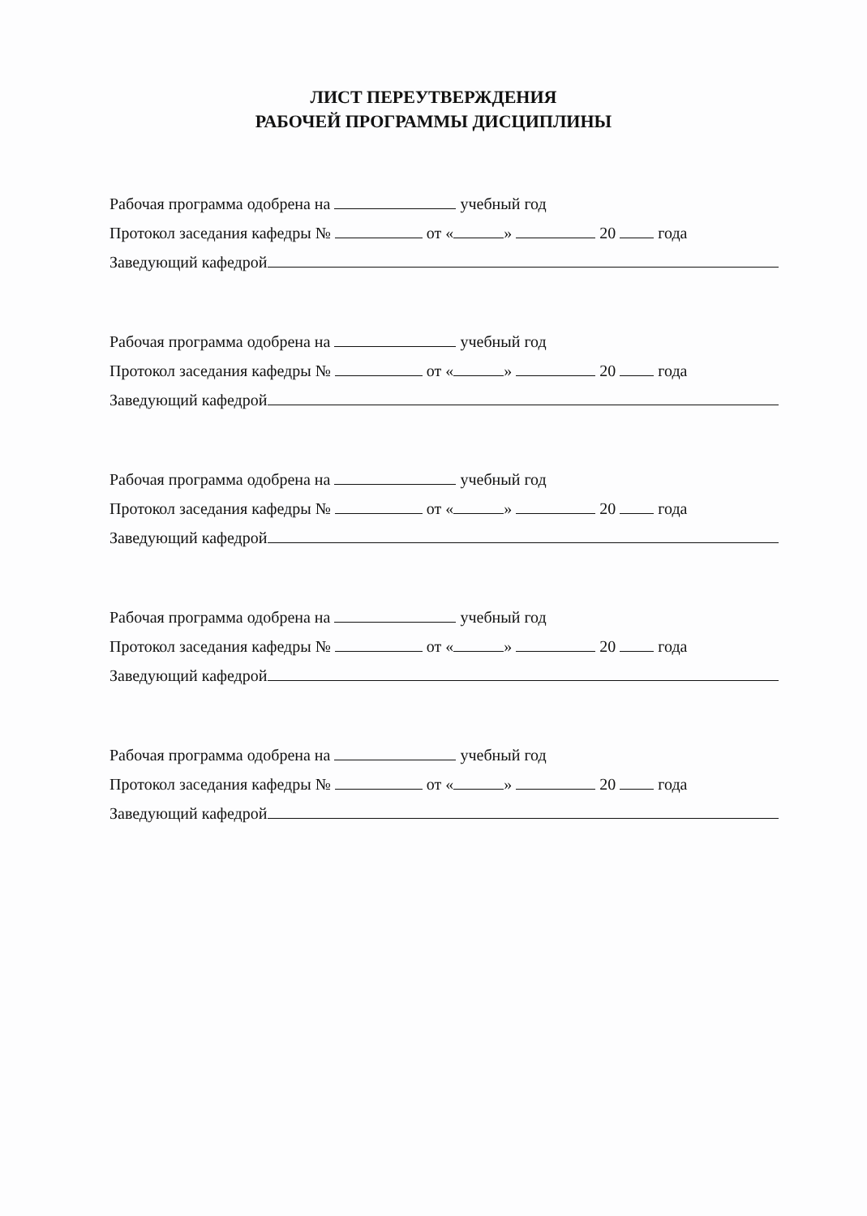ЛИСТ ПЕРЕУТВЕРЖДЕНИЯ
РАБОЧЕЙ ПРОГРАММЫ ДИСЦИПЛИНЫ
Рабочая программа одобрена на учебный год
Протокол заседания кафедры № от « » 20 года
Заведующий кафедрой
Рабочая программа одобрена на учебный год
Протокол заседания кафедры № от « » 20 года
Заведующий кафедрой
Рабочая программа одобрена на учебный год
Протокол заседания кафедры № от « » 20 года
Заведующий кафедрой
Рабочая программа одобрена на учебный год
Протокол заседания кафедры № от « » 20 года
Заведующий кафедрой
Рабочая программа одобрена на учебный год
Протокол заседания кафедры № от « » 20 года
Заведующий кафедрой